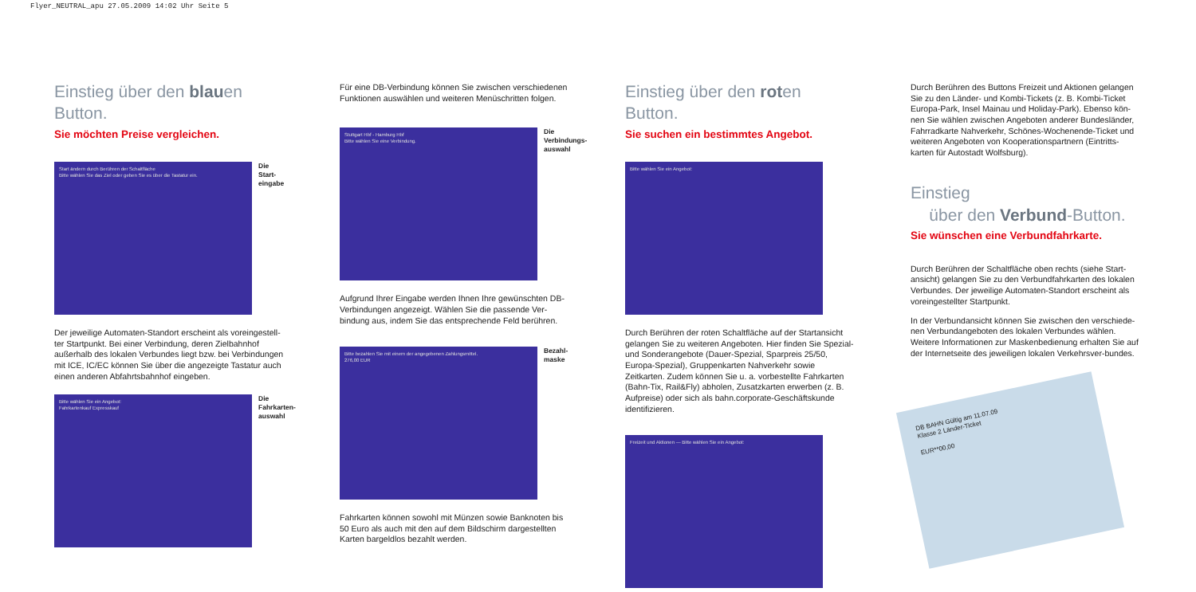Flyer_NEUTRAL_apu 27.05.2009 14:02 Uhr Seite 5
Einstieg über den blauen Button.
Sie möchten Preise vergleichen.
Start ändern durch Berühren der Schaltfläche
Bitte wählen Sie das Ziel oder geben Sie es über die Tastatur ein.
Die Start-eingabe
Der jeweilige Automaten-Standort erscheint als voreingestell-ter Startpunkt. Bei einer Verbindung, deren Zielbahnhof außerhalb des lokalen Verbundes liegt bzw. bei Verbindungen mit ICE, IC/EC können Sie über die angezeigte Tastatur auch einen anderen Abfahrtsbahnhof eingeben.
Bitte wählen Sie ein Angebot:
Fahrkartenkauf Expresskauf
Die Fahrkarten-auswahl
Für eine DB-Verbindung können Sie zwischen verschiedenen Funktionen auswählen und weiteren Menüschritten folgen.
Stuttgart Hbf - Hamburg Hbf
Bitte wählen Sie eine Verbindung.
Die Verbindungs-auswahl
Aufgrund Ihrer Eingabe werden Ihnen Ihre gewünschten DB-Verbindungen angezeigt. Wählen Sie die passende Ver-bindung aus, indem Sie das entsprechende Feld berühren.
Bitte bezahlen Sie mit einem der angegebenen Zahlungsmittel.
276,00 EUR
Bezahl-maske
Fahrkarten können sowohl mit Münzen sowie Banknoten bis 50 Euro als auch mit den auf dem Bildschirm dargestellten Karten bargeldlos bezahlt werden.
Einstieg über den roten Button.
Sie suchen ein bestimmtes Angebot.
Bitte wählen Sie ein Angebot:
Durch Berühren der roten Schaltfläche auf der Startansicht gelangen Sie zu weiteren Angeboten. Hier finden Sie Spezial- und Sonderangebote (Dauer-Spezial, Sparpreis 25/50, Europa-Spezial), Gruppenkarten Nahverkehr sowie Zeitkarten. Zudem können Sie u. a. vorbestellte Fahrkarten (Bahn-Tix, Rail&Fly) abholen, Zusatzkarten erwerben (z. B. Aufpreise) oder sich als bahn.corporate-Geschäftskunde identifizieren.
Freizeit und Aktionen — Bitte wählen Sie ein Angebot:
Durch Berühren des Buttons Freizeit und Aktionen gelangen Sie zu den Länder- und Kombi-Tickets (z. B. Kombi-Ticket Europa-Park, Insel Mainau und Holiday-Park). Ebenso kön-nen Sie wählen zwischen Angeboten anderer Bundesländer, Fahrradkarte Nahverkehr, Schönes-Wochenende-Ticket und weiteren Angeboten von Kooperationspartnern (Eintritts-karten für Autostadt Wolfsburg).
Einstieg
über den Verbund-Button.
Sie wünschen eine Verbundfahrkarte.
Durch Berühren der Schaltfläche oben rechts (siehe Start-ansicht) gelangen Sie zu den Verbundfahrkarten des lokalen Verbundes. Der jeweilige Automaten-Standort erscheint als voreingestellter Startpunkt.
In der Verbundansicht können Sie zwischen den verschiede-nen Verbundangeboten des lokalen Verbundes wählen. Weitere Informationen zur Maskenbedienung erhalten Sie auf der Internetseite des jeweiligen lokalen Verkehrsver-bundes.
DB BAHN Gültig am 11.07.09
Klasse 2 Länder-Ticket
EUR**00,00